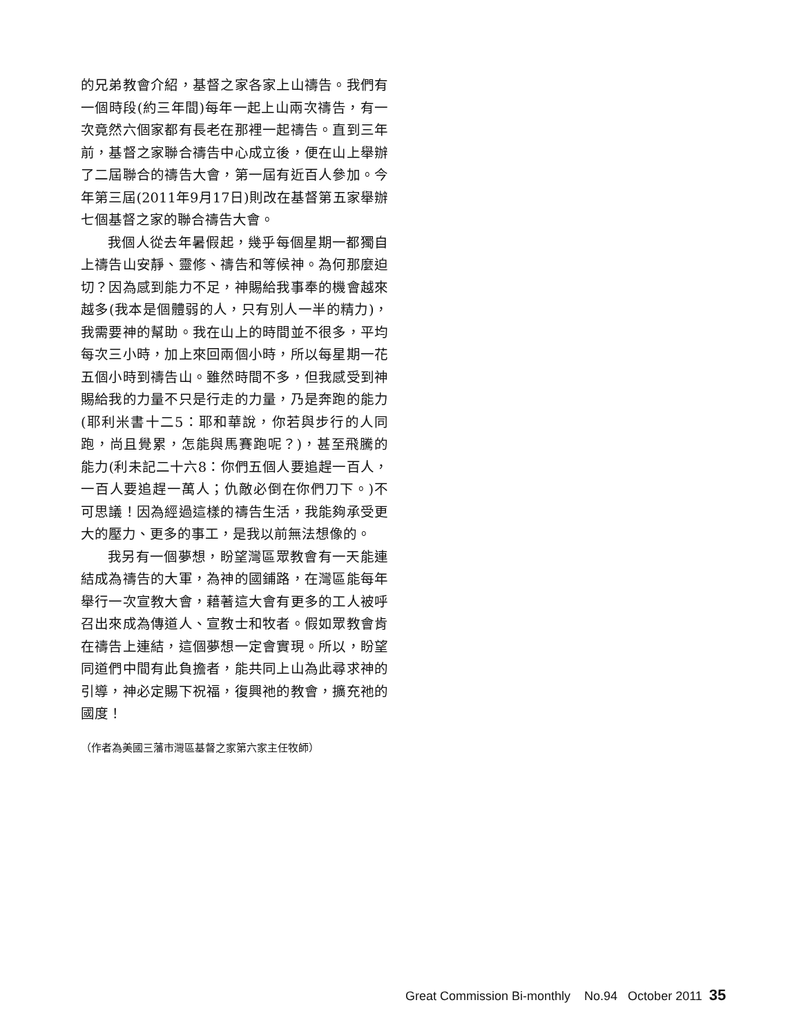的兄弟教會介紹，基督之家各家上山禱告。我們有一個時段(約三年間)每年一起上山兩次禱告，有一次竟然六個家都有長老在那裡一起禱告。直到三年前，基督之家聯合禱告中心成立後，便在山上舉辦了二屆聯合的禱告大會，第一屆有近百人參加。今年第三屆(2011年9月17日)則改在基督第五家舉辦七個基督之家的聯合禱告大會。
我個人從去年暑假起，幾乎每個星期一都獨自上禱告山安靜、靈修、禱告和等候神。為何那麼迫切？因為感到能力不足，神賜給我事奉的機會越來越多(我本是個體弱的人，只有別人一半的精力)，我需要神的幫助。我在山上的時間並不很多，平均每次三小時，加上來回兩個小時，所以每星期一花五個小時到禱告山。雖然時間不多，但我感受到神賜給我的力量不只是行走的力量，乃是奔跑的能力(耶利米書十二5：耶和華說，你若與步行的人同跑，尚且覺累，怎能與馬賽跑呢？)，甚至飛騰的能力(利未記二十六8：你們五個人要追趕一百人，一百人要追趕一萬人；仇敵必倒在你們刀下。)不可思議！因為經過這樣的禱告生活，我能夠承受更大的壓力、更多的事工，是我以前無法想像的。
我另有一個夢想，盼望灣區眾教會有一天能連結成為禱告的大軍，為神的國鋪路，在灣區能每年舉行一次宣教大會，藉著這大會有更多的工人被呼召出來成為傳道人、宣教士和牧者。假如眾教會肯在禱告上連結，這個夢想一定會實現。所以，盼望同道們中間有此負擔者，能共同上山為此尋求神的引導，神必定賜下祝福，復興祂的教會，擴充祂的國度！
（作者為美國三藩市灣區基督之家第六家主任牧師）
Great Commission Bi-monthly No.94 October 2011 35